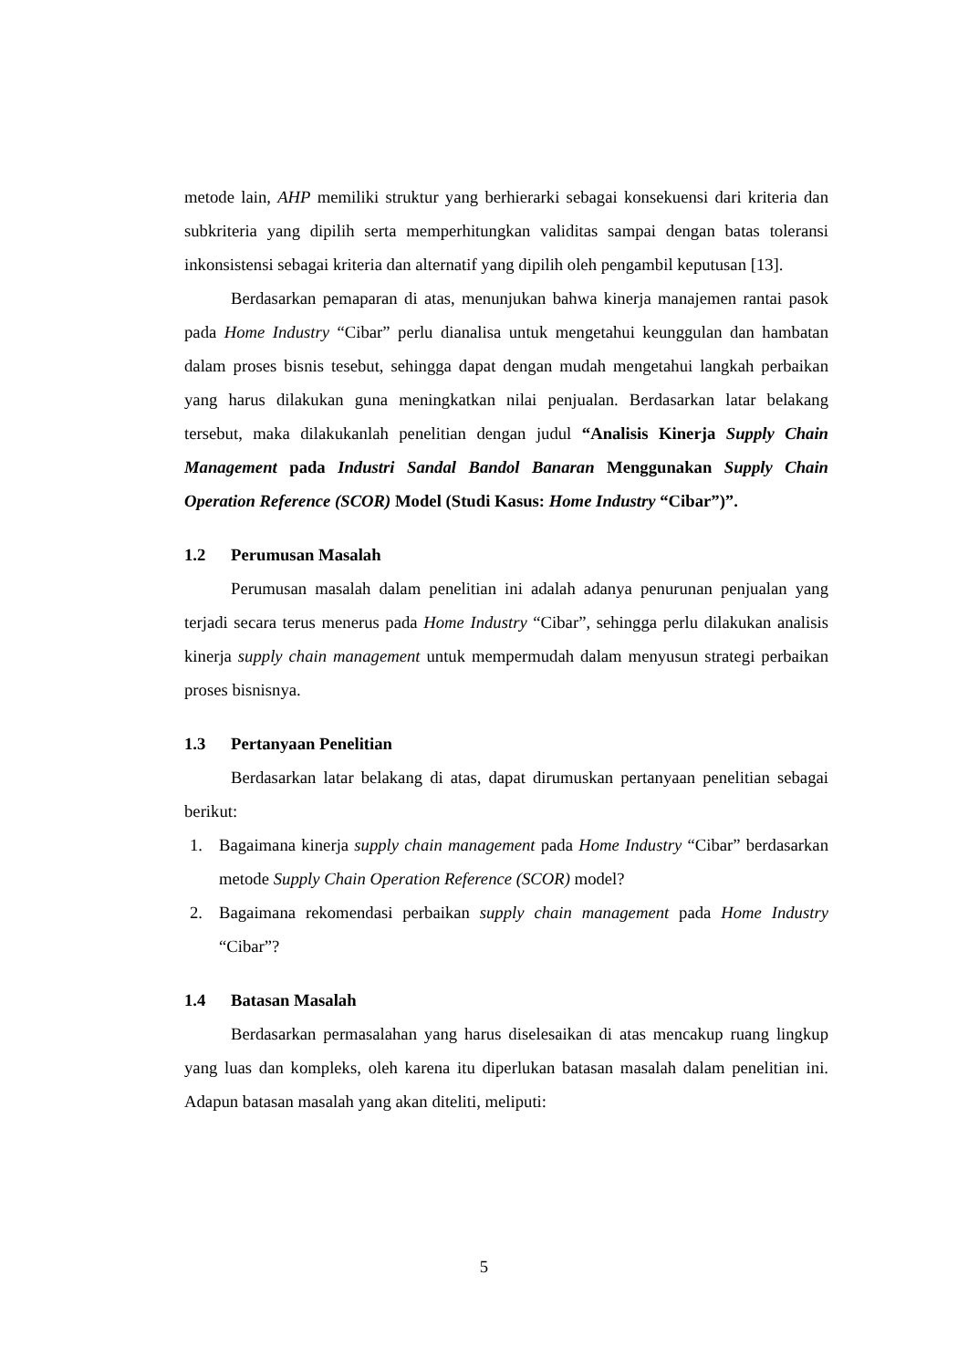metode lain, AHP memiliki struktur yang berhierarki sebagai konsekuensi dari kriteria dan subkriteria yang dipilih serta memperhitungkan validitas sampai dengan batas toleransi inkonsistensi sebagai kriteria dan alternatif yang dipilih oleh pengambil keputusan [13].
Berdasarkan pemaparan di atas, menunjukan bahwa kinerja manajemen rantai pasok pada Home Industry “Cibar” perlu dianalisa untuk mengetahui keunggulan dan hambatan dalam proses bisnis tesebut, sehingga dapat dengan mudah mengetahui langkah perbaikan yang harus dilakukan guna meningkatkan nilai penjualan. Berdasarkan latar belakang tersebut, maka dilakukanlah penelitian dengan judul “Analisis Kinerja Supply Chain Management pada Industri Sandal Bandol Banaran Menggunakan Supply Chain Operation Reference (SCOR) Model (Studi Kasus: Home Industry “Cibar”)”.
1.2 Perumusan Masalah
Perumusan masalah dalam penelitian ini adalah adanya penurunan penjualan yang terjadi secara terus menerus pada Home Industry “Cibar”, sehingga perlu dilakukan analisis kinerja supply chain management untuk mempermudah dalam menyusun strategi perbaikan proses bisnisnya.
1.3 Pertanyaan Penelitian
Berdasarkan latar belakang di atas, dapat dirumuskan pertanyaan penelitian sebagai berikut:
1. Bagaimana kinerja supply chain management pada Home Industry “Cibar” berdasarkan metode Supply Chain Operation Reference (SCOR) model?
2. Bagaimana rekomendasi perbaikan supply chain management pada Home Industry “Cibar”?
1.4 Batasan Masalah
Berdasarkan permasalahan yang harus diselesaikan di atas mencakup ruang lingkup yang luas dan kompleks, oleh karena itu diperlukan batasan masalah dalam penelitian ini. Adapun batasan masalah yang akan diteliti, meliputi:
5